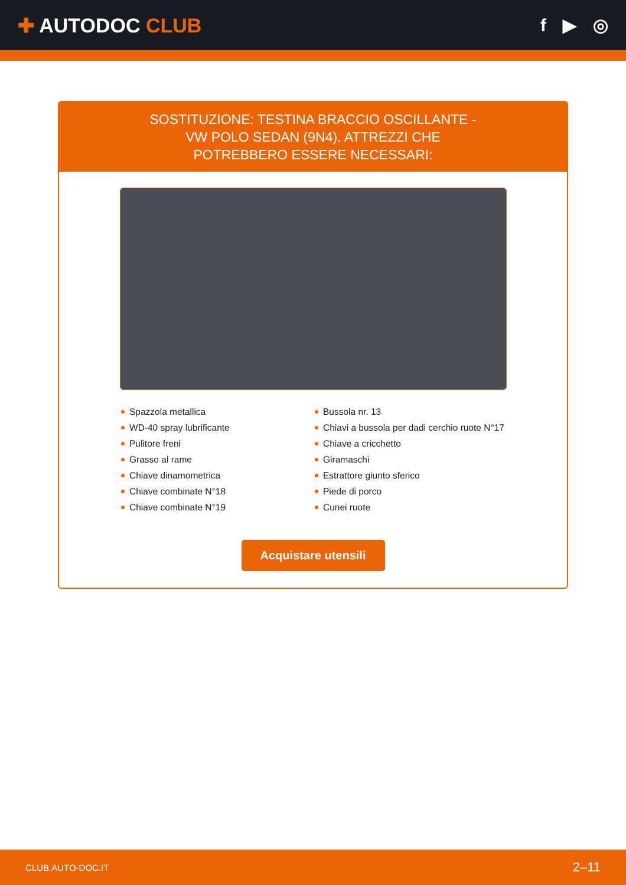✚ AUTODOC CLUB f ▶ ◎
SOSTITUZIONE: TESTINA BRACCIO OSCILLANTE - VW POLO SEDAN (9N4). ATTREZZI CHE POTREBBERO ESSERE NECESSARI:
Spazzola metallica
WD-40 spray lubrificante
Pulitore freni
Grasso al rame
Chiave dinamometrica
Chiave combinate N°18
Chiave combinate N°19
Bussola nr. 13
Chiavi a bussola per dadi cerchio ruote N°17
Chiave a cricchetto
Giramaschi
Estrattore giunto sferico
Piede di porco
Cunei ruote
Acquistare utensili
CLUB.AUTO-DOC.IT 2–11